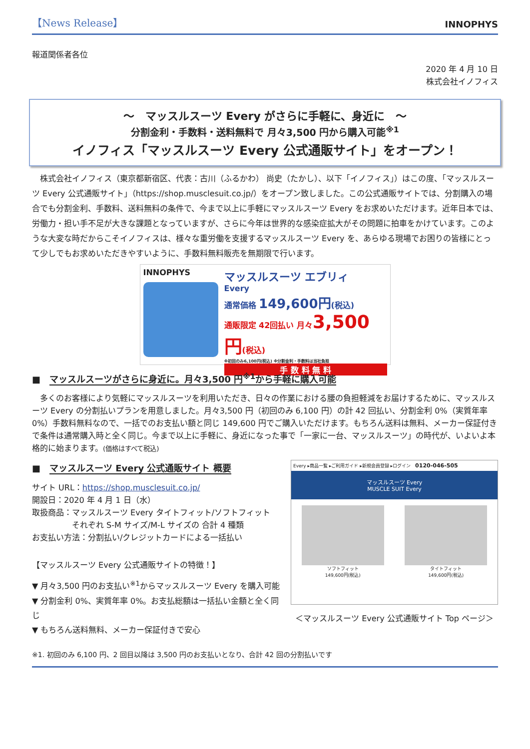【News Release】
INNOPHYS
報道関係者各位
2020 年 4 月 10 日
株式会社イノフィス
～　マッスルスーツ Every がさらに手軽に、身近に　～
分割金利・手数料・送料無料で 月々3,500 円から購入可能<sup>※1</sup>
イノフィス「マッスルスーツ Every 公式通販サイト」をオープン！
　株式会社イノフィス（東京都新宿区、代表：古川（ふるかわ） 尚史（たかし）、以下「イノフィス」）はこの度、「マッスルスーツ Every 公式通販サイト」（https://shop.musclesuit.co.jp/）をオープン致しました。この公式通販サイトでは、分割購入の場合でも分割金利、手数料、送料無料の条件で、今まで以上に手軽にマッスルスーツ Every をお求めいただけます。近年日本では、労働力・担い手不足が大きな課題となっていますが、さらに今年は世界的な感染症拡大がその問題に拍車をかけています。このような大変な時だからこそイノフィスは、様々な重労働を支援するマッスルスーツ Every を、あらゆる現場でお困りの皆様にとって少しでもお求めいただきやすいように、手数料無料販売を無期限で行います。
INNOPHYS
マッスルスーツ エブリィ
Every
通常価格 149,600円(税込)
通販限定 42回払い 月々3,500円(税込)
※初回のみ6,100円(税込) ※分割金利・手数料は当社負担
手 数 料 無 料
■　マッスルスーツがさらに身近に。月々3,500 円<sup>※1</sup>から手軽に購入可能
　多くのお客様により気軽にマッスルスーツを利用いただき、日々の作業における腰の負担軽減をお届けするために、マッスルスーツ Every の分割払いプランを用意しました。月々3,500 円（初回のみ 6,100 円）の計 42 回払い、分割金利 0%（実質年率 0%）手数料無料なので、一括でのお支払い額と同じ 149,600 円でご購入いただけます。もちろん送料は無料、メーカー保証付きで条件は通常購入時と全く同じ。今まで以上に手軽に、身近になった事で「一家に一台、マッスルスーツ」の時代が、いよいよ本格的に始まります。(価格はすべて税込)
■　マッスルスーツ Every 公式通販サイト 概要
サイト URL：https://shop.musclesuit.co.jp/
開設日：2020 年 4 月 1 日（水）
取扱商品：マッスルスーツ Every タイトフィット/ソフトフィット
　　　　　それぞれ S-M サイズ/M-L サイズの 合計 4 種類
お支払い方法：分割払い/クレジットカードによる一括払い
【マッスルスーツ Every 公式通販サイトの特徴！】
▼ 月々3,500 円のお支払い<sup>※1</sup>からマッスルスーツ Every を購入可能
▼ 分割金利 0%、実質年率 0%。お支払総額は一括払い金額と全く同じ
▼ もちろん送料無料、メーカー保証付きで安心
Every ▸商品一覧 ▸ご利用ガイド ▸新規会員登録 ▸ログイン　0120-046-505
マッスルスーツ Every
MUSCLE SUIT Every
ソフトフィット
149,600円(税込)
タイトフィット
149,600円(税込)
＜マッスルスーツ Every 公式通販サイト Top ページ＞
※1. 初回のみ 6,100 円、2 回目以降は 3,500 円のお支払いとなり、合計 42 回の分割払いです